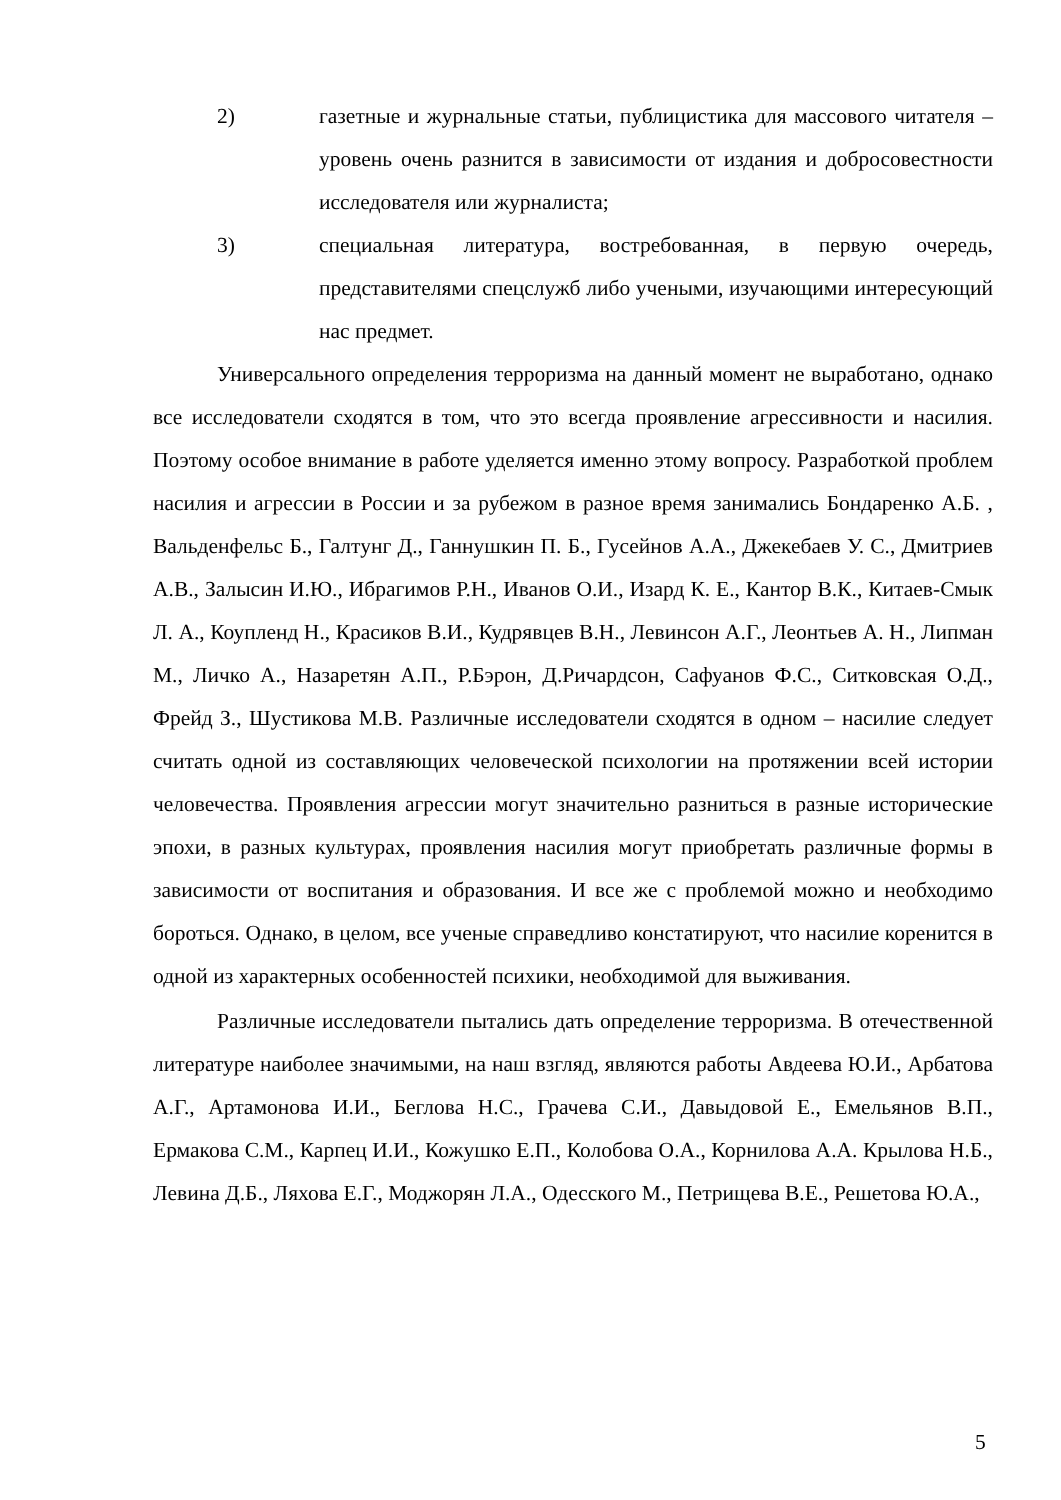2) газетные и журнальные статьи, публицистика для массового читателя – уровень очень разнится в зависимости от издания и добросовестности исследователя или журналиста;
3) специальная литература, востребованная, в первую очередь, представителями спецслужб либо учеными, изучающими интересующий нас предмет.
Универсального определения терроризма на данный момент не выработано, однако все исследователи сходятся в том, что это всегда проявление агрессивности и насилия. Поэтому особое внимание в работе уделяется именно этому вопросу. Разработкой проблем насилия и агрессии в России и за рубежом в разное время занимались Бондаренко А.Б. , Вальденфельс Б., Галтунг Д., Ганнушкин П. Б., Гусейнов А.А., Джекебаев У. С., Дмитриев А.В., Залысин И.Ю., Ибрагимов Р.Н., Иванов О.И., Изард К. Е., Кантор В.К., Китаев-Смык Л. А., Коупленд Н., Красиков В.И., Кудрявцев В.Н., Левинсон А.Г., Леонтьев А. Н., Липман М., Личко А., Назаретян А.П., Р.Бэрон, Д.Ричардсон, Сафуанов Ф.С., Ситковская О.Д., Фрейд З., Шустикова М.В. Различные исследователи сходятся в одном – насилие следует считать одной из составляющих человеческой психологии на протяжении всей истории человечества. Проявления агрессии могут значительно разниться в разные исторические эпохи, в разных культурах, проявления насилия могут приобретать различные формы в зависимости от воспитания и образования. И все же с проблемой можно и необходимо бороться. Однако, в целом, все ученые справедливо констатируют, что насилие коренится в одной из характерных особенностей психики, необходимой для выживания.
Различные исследователи пытались дать определение терроризма. В отечественной литературе наиболее значимыми, на наш взгляд, являются работы Авдеева Ю.И., Арбатова А.Г., Артамонова И.И., Беглова Н.С., Грачева С.И., Давыдовой Е., Емельянов В.П., Ермакова С.М., Карпец И.И., Кожушко Е.П., Колобова О.А., Корнилова А.А. Крылова Н.Б., Левина Д.Б., Ляхова Е.Г., Моджорян Л.А., Одесского М., Петрищева В.Е., Решетова Ю.А.,
5